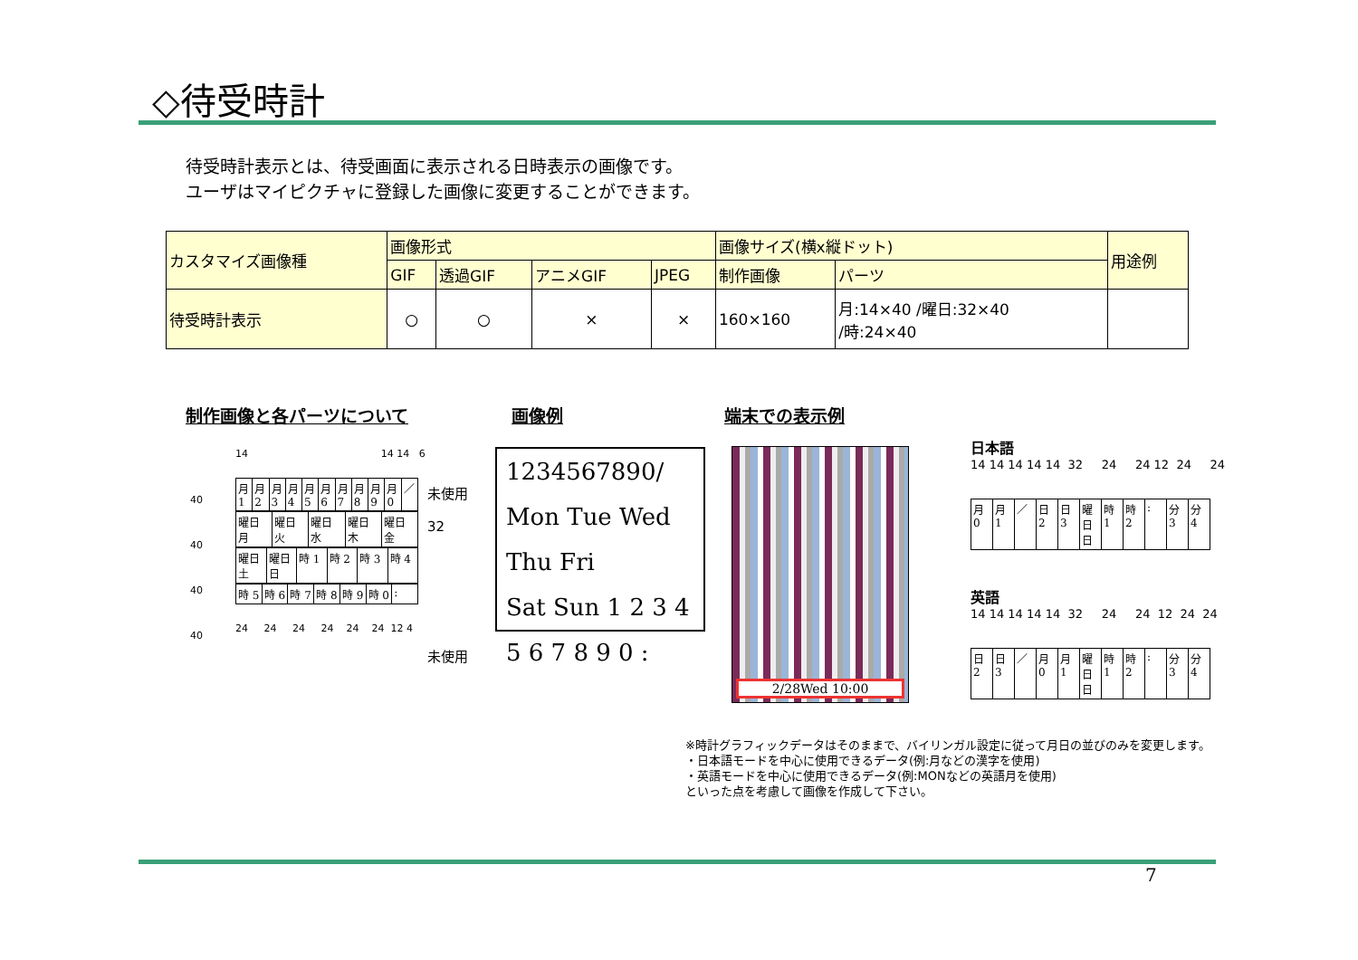◇待受時計
待受時計表示とは、待受画面に表示される日時表示の画像です。
ユーザはマイピクチャに登録した画像に変更することができます。
| カスタマイズ画像種 | 画像形式 | | | | 画像サイズ(横x縦ドット) | | 用途例 |
| --- | --- | --- | --- | --- | --- | --- | --- |
| | GIF | 透過GIF | アニメGIF | JPEG | 制作画像 | パーツ | |
| 待受時計表示 | ○ | ○ | × | × | 160×160 | 月:14×40 /曜日:32×40 /時:24×40 | |
制作画像と各パーツについて 画像例 端末での表示例
14 14 14 6
40
40
40
40
| 月 1 | 月 2 | 月 3 | 月 4 | 月 5 | 月 6 | 月 7 | 月 8 | 月 9 | 月 0 | ／ |
| 曜日 月 | 曜日 火 | 曜日 水 | 曜日 木 | 曜日 金 |
| 曜日 土 | 曜日 日 | 時 1 | 時 2 | 時 3 | 時 4 |
| 時 5 | 時 6 | 時 7 | 時 8 | 時 9 | 時 0 | : |
24 24 24 24 24 24 12 4
未使用
32
未使用
1234567890/
Mon Tue Wed Thu Fri
Sat Sun 1 2 3 4
5 6 7 8 9 0 :
2/28Wed 10:00
日本語
14 14 14 14 14 32 24 24 12 24 24
| 月 0 | 月 1 | ／ | 日 2 | 日 3 | 曜日 日 | 時 1 | 時 2 | : | 分 3 | 分 4 |
英語
14 14 14 14 14 32 24 24 12 24 24
| 日 2 | 日 3 | ／ | 月 0 | 月 1 | 曜日 日 | 時 1 | 時 2 | : | 分 3 | 分 4 |
※時計グラフィックデータはそのままで、バイリンガル設定に従って月日の並びのみを変更します。
・日本語モードを中心に使用できるデータ(例:月などの漢字を使用)
・英語モードを中心に使用できるデータ(例:MONなどの英語月を使用)
といった点を考慮して画像を作成して下さい。
7